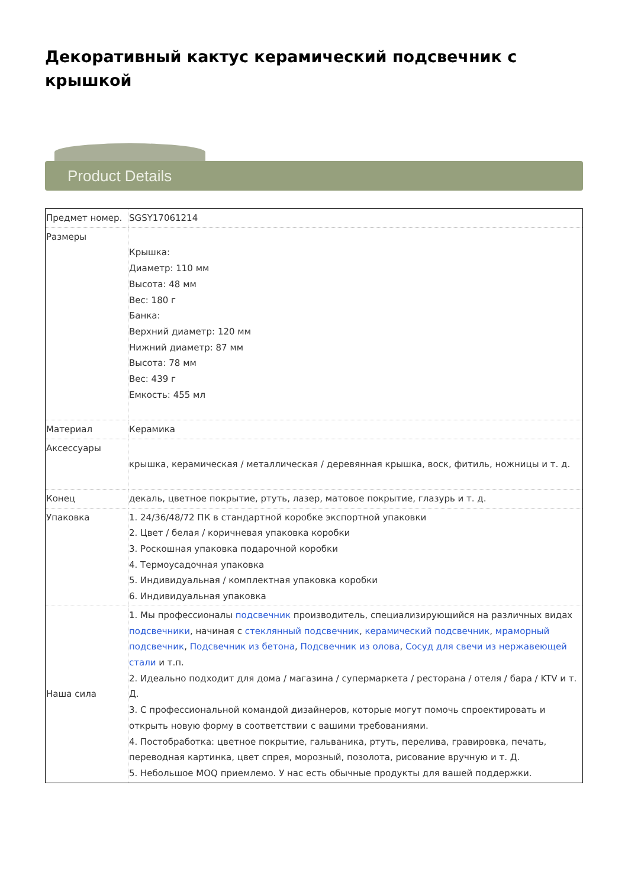Декоративный кактус керамический подсвечник с крышкой
Product Details
| Предмет номер. | SGSY17061214 |
| Размеры | Крышка: Диаметр: 110 мм Высота: 48 мм Вес: 180 г Банка: Верхний диаметр: 120 мм Нижний диаметр: 87 мм Высота: 78 мм Вес: 439 г Емкость: 455 мл |
| Материал | Керамика |
| Аксессуары | крышка, керамическая / металлическая / деревянная крышка, воск, фитиль, ножницы и т. д. |
| Конец | декаль, цветное покрытие, ртуть, лазер, матовое покрытие, глазурь и т. д. |
| Упаковка | 1. 24/36/48/72 ПК в стандартной коробке экспортной упаковки 2. Цвет / белая / коричневая упаковка коробки 3. Роскошная упаковка подарочной коробки 4. Термоусадочная упаковка 5. Индивидуальная / комплектная упаковка коробки 6. Индивидуальная упаковка |
| Наша сила | 1. Мы профессионалы подсвечник производитель, специализирующийся на различных видах подсвечники , начиная с стеклянный подсвечник , керамический подсвечник , мраморный подсвечник , Подсвечник из бетона , Подсвечник из олова , Сосуд для свечи из нержавеющей стали и т.п. 2. Идеально подходит для дома / магазина / супермаркета / ресторана / отеля / бара / KTV и т. Д. 3. С профессиональной командой дизайнеров, которые могут помочь спроектировать и открыть новую форму в соответствии с вашими требованиями. 4. Постобработка: цветное покрытие, гальваника, ртуть, перелива, гравировка, печать, переводная картинка, цвет спрея, морозный, позолота, рисование вручную и т. Д. 5. Небольшое MOQ приемлемо. У нас есть обычные продукты для вашей поддержки. |